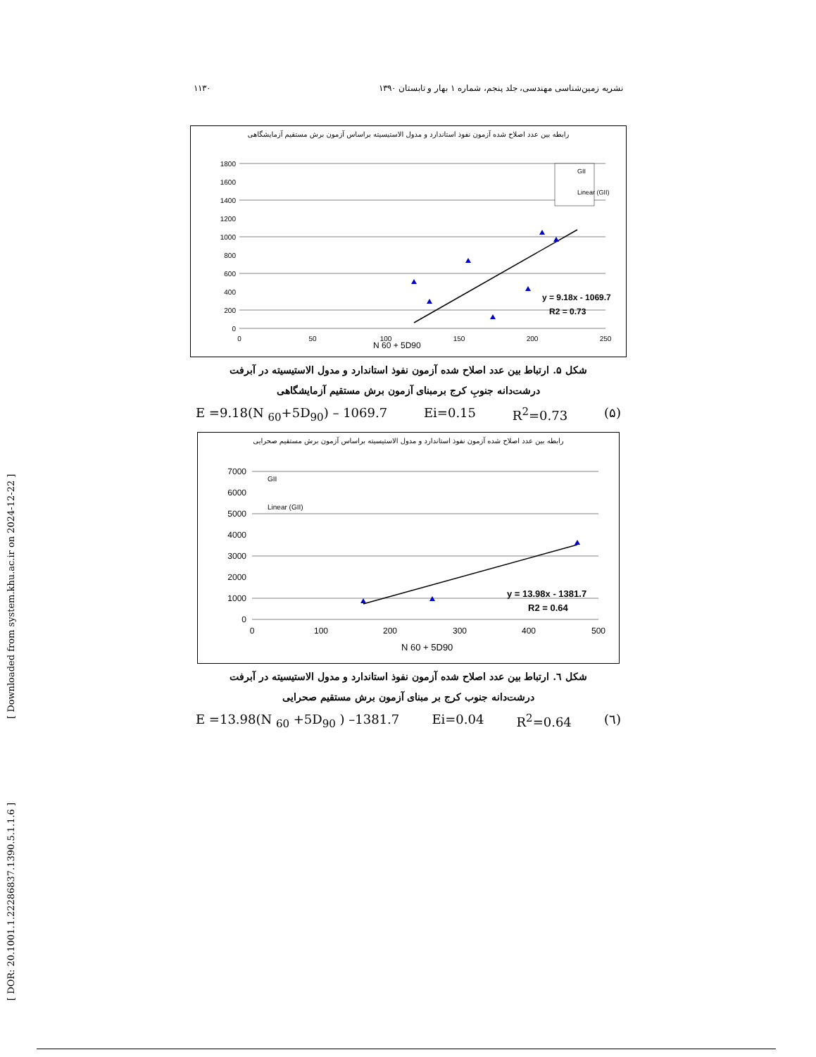[ Downloaded from system.khu.ac.ir on 2024-12-22 ]
[ DOR: 20.1001.1.22286837.1390.5.1.1.6 ]
۱۱۳۰ نشریه زمین‌شناسی مهندسی، جلد پنجم، شماره ۱ بهار و تابستان ۱۳۹۰
رابطه بین عدد اصلاح شده آزمون نفوذ استاندارد و مدول الاستیسیته براساس آزمون برش مستقیم آزمایشگاهی
1800
1600
1400
1200
1000
800
600
400
200
0
0
50
100
150
200
250
GII
Linear (GII)
y = 9.18x - 1069.7
R2 = 0.73
N 60 + 5D90
شکل ۵. ارتباط بین عدد اصلاح شده آزمون نفوذ استاندارد و مدول الاستیسیته در آبرفت
درشت‌دانه جنوبِ کرج برمبنای آزمون برش مستقیم آزمایشگاهی
E =9.18(N <sub>60</sub>+5D<sub>90</sub>) – 1069.7 Ei=0.15 R<sup>2</sup>=0.73 (۵)
رابطه بین عدد اصلاح شده آزمون نفوذ استاندارد و مدول الاستیسیته براساس آزمون برش مستقیم صحرایی
7000
6000
5000
4000
3000
2000
1000
0
0
100
200
300
400
500
GII
Linear (GII)
y = 13.98x - 1381.7
R2 = 0.64
N 60 + 5D90
شکل ٦. ارتباط بین عدد اصلاح شده آزمون نفوذ استاندارد و مدول الاستیسیته در آبرفت
درشت‌دانه جنوب کرج بر مبنای آزمون برش مستقیم صحرایی
E =13.98(N <sub>60</sub> +5D<sub>90</sub> ) –1381.7 Ei=0.04 R<sup>2</sup>=0.64 (٦)